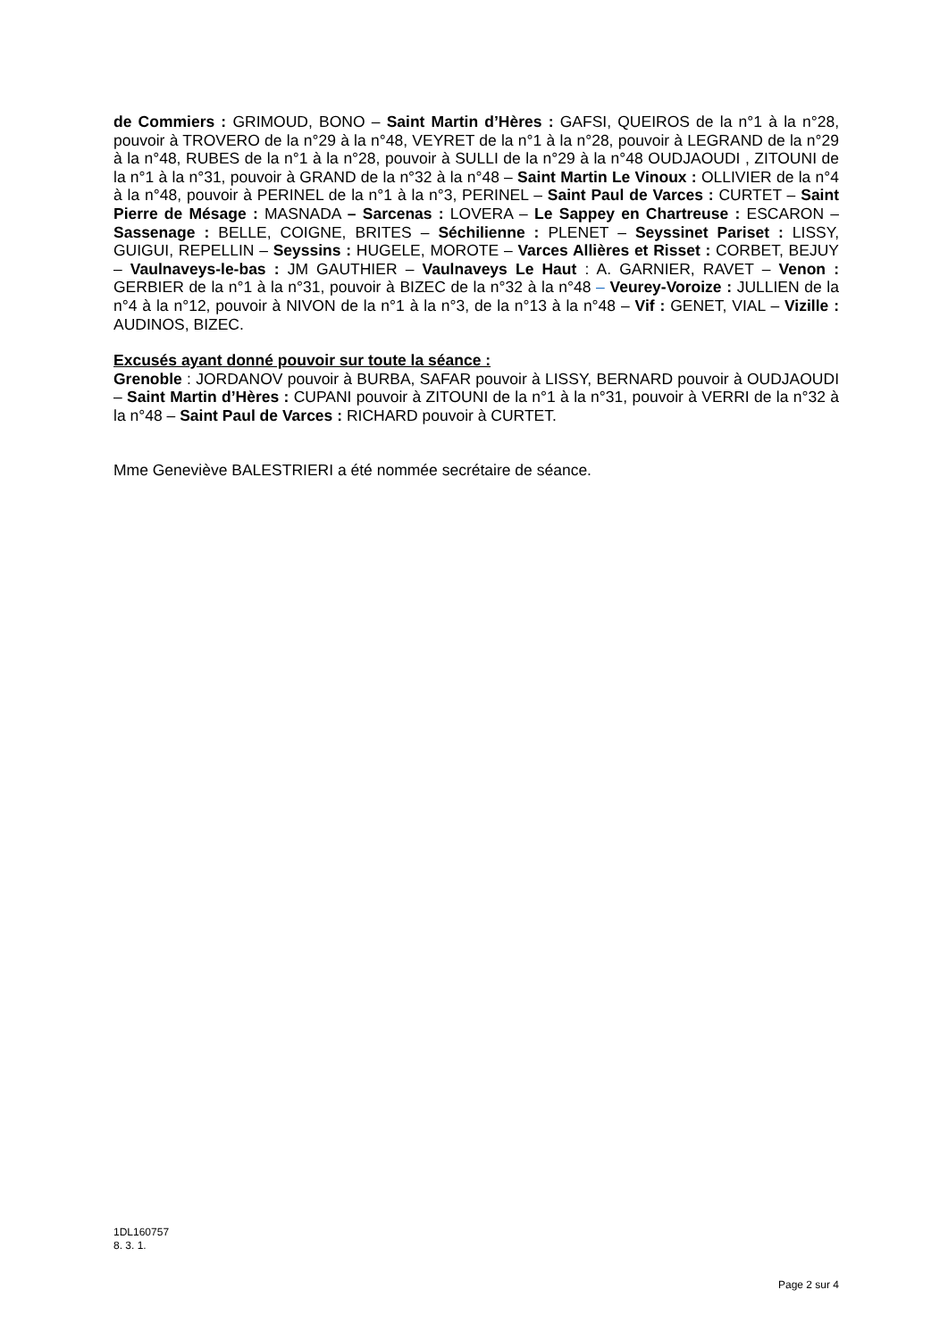de Commiers : GRIMOUD, BONO – Saint Martin d’Hères : GAFSI, QUEIROS de la n°1 à la n°28, pouvoir à TROVERO de la n°29 à la n°48, VEYRET de la n°1 à la n°28, pouvoir à LEGRAND de la n°29 à la n°48, RUBES de la n°1 à la n°28, pouvoir à SULLI de la n°29 à la n°48 OUDJAOUDI , ZITOUNI de la n°1 à la n°31, pouvoir à GRAND de la n°32 à la n°48 – Saint Martin Le Vinoux : OLLIVIER de la n°4 à la n°48, pouvoir à PERINEL de la n°1 à la n°3, PERINEL – Saint Paul de Varces : CURTET – Saint Pierre de Mésage : MASNADA – Sarcenas : LOVERA – Le Sappey en Chartreuse : ESCARON – Sassenage : BELLE, COIGNE, BRITES – Séchilienne : PLENET – Seyssinet Pariset : LISSY, GUIGUI, REPELLIN – Seyssins : HUGELE, MOROTE – Varces Allières et Risset : CORBET, BEJUY – Vaulnaveys-le-bas : JM GAUTHIER – Vaulnaveys Le Haut : A. GARNIER, RAVET – Venon : GERBIER de la n°1 à la n°31, pouvoir à BIZEC de la n°32 à la n°48 – Veurey-Voroize : JULLIEN de la n°4 à la n°12, pouvoir à NIVON de la n°1 à la n°3, de la n°13 à la n°48 – Vif : GENET, VIAL – Vizille : AUDINOS, BIZEC.
Excusés ayant donné pouvoir sur toute la séance :
Grenoble : JORDANOV pouvoir à BURBA, SAFAR pouvoir à LISSY, BERNARD pouvoir à OUDJAOUDI – Saint Martin d’Hères : CUPANI pouvoir à ZITOUNI de la n°1 à la n°31, pouvoir à VERRI de la n°32 à la n°48 – Saint Paul de Varces : RICHARD pouvoir à CURTET.
Mme Geneviève BALESTRIERI a été nommée secrétaire de séance.
1DL160757
8. 3. 1.
Page 2 sur 4